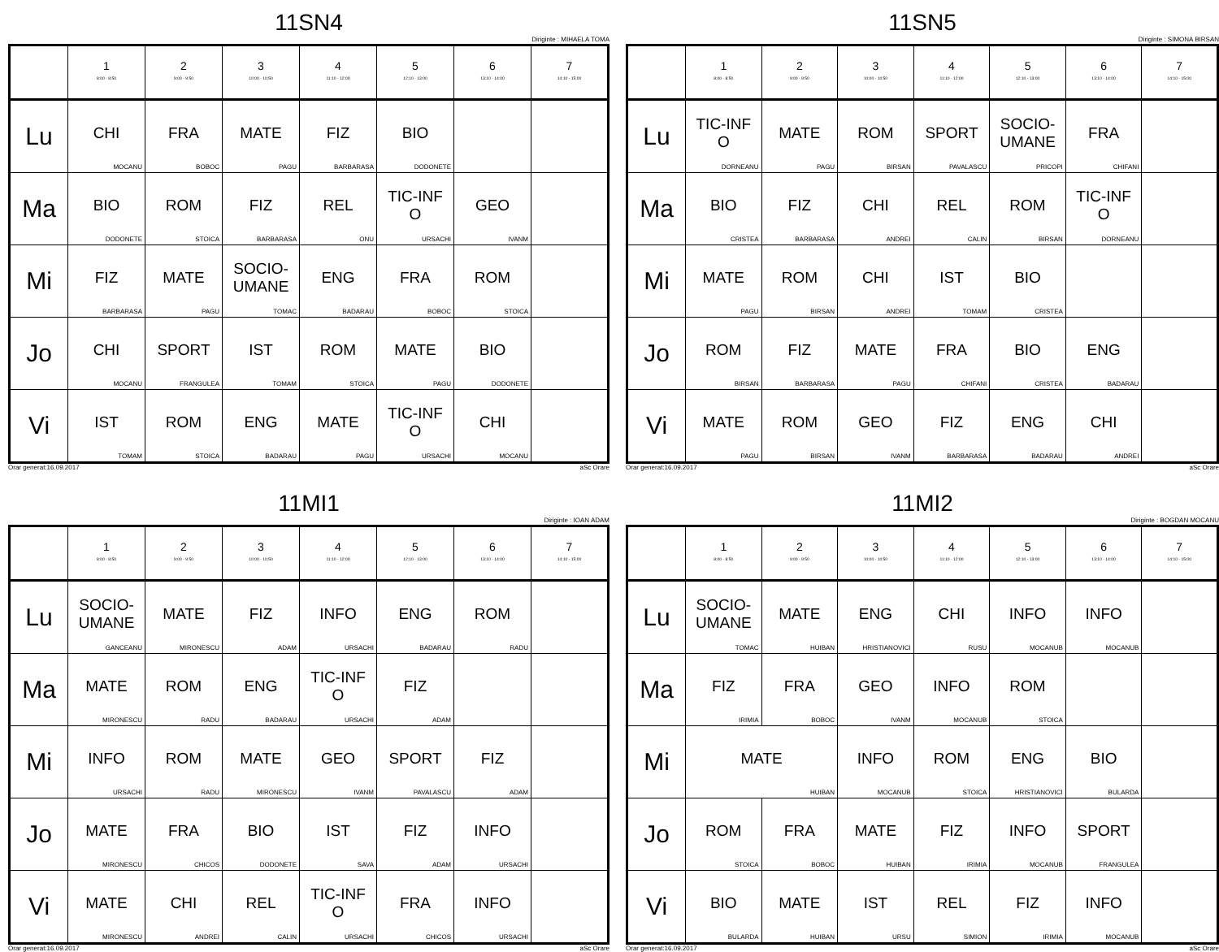11SN4
Diriginte : MIHAELA TOMA
| | 1 8:00 - 8:50 | 2 9:00 - 9:50 | 3 10:00 - 10:50 | 4 11:10 - 12:00 | 5 12:10 - 13:00 | 6 13:10 - 14:00 | 7 14:10 - 15:00 |
| --- | --- | --- | --- | --- | --- | --- | --- |
| Lu | CHI MOCANU | FRA BOBOC | MATE PAGU | FIZ BARBARASA | BIO DODONETE | | |
| Ma | BIO DODONETE | ROM STOICA | FIZ BARBARASA | REL ONU | TIC-INF O URSACHI | GEO IVANM | |
| Mi | FIZ BARBARASA | MATE PAGU | SOCIO- UMANE TOMAC | ENG BADARAU | FRA BOBOC | ROM STOICA | |
| Jo | CHI MOCANU | SPORT FRANGULEA | IST TOMAM | ROM STOICA | MATE PAGU | BIO DODONETE | |
| Vi | IST TOMAM | ROM STOICA | ENG BADARAU | MATE PAGU | TIC-INF O URSACHI | CHI MOCANU | |
Orar generat:16.09.2017 aSc Orare
11SN5
Diriginte : SIMONA BIRSAN
| | 1 8:00 - 8:50 | 2 9:00 - 9:50 | 3 10:00 - 10:50 | 4 11:10 - 12:00 | 5 12:10 - 13:00 | 6 13:10 - 14:00 | 7 14:10 - 15:00 |
| --- | --- | --- | --- | --- | --- | --- | --- |
| Lu | TIC-INF O DORNEANU | MATE PAGU | ROM BIRSAN | SPORT PAVALASCU | SOCIO- UMANE PRICOPI | FRA CHIFANI | |
| Ma | BIO CRISTEA | FIZ BARBARASA | CHI ANDREI | REL CALIN | ROM BIRSAN | TIC-INF O DORNEANU | |
| Mi | MATE PAGU | ROM BIRSAN | CHI ANDREI | IST TOMAM | BIO CRISTEA | | |
| Jo | ROM BIRSAN | FIZ BARBARASA | MATE PAGU | FRA CHIFANI | BIO CRISTEA | ENG BADARAU | |
| Vi | MATE PAGU | ROM BIRSAN | GEO IVANM | FIZ BARBARASA | ENG BADARAU | CHI ANDREI | |
Orar generat:16.09.2017 aSc Orare
11MI1
Diriginte : IOAN ADAM
| | 1 8:00 - 8:50 | 2 9:00 - 9:50 | 3 10:00 - 10:50 | 4 11:10 - 12:00 | 5 12:10 - 13:00 | 6 13:10 - 14:00 | 7 14:10 - 15:00 |
| --- | --- | --- | --- | --- | --- | --- | --- |
| Lu | SOCIO- UMANE GANCEANU | MATE MIRONESCU | FIZ ADAM | INFO URSACHI | ENG BADARAU | ROM RADU | |
| Ma | MATE MIRONESCU | ROM RADU | ENG BADARAU | TIC-INF O URSACHI | FIZ ADAM | | |
| Mi | INFO URSACHI | ROM RADU | MATE MIRONESCU | GEO IVANM | SPORT PAVALASCU | FIZ ADAM | |
| Jo | MATE MIRONESCU | FRA CHICOS | BIO DODONETE | IST SAVA | FIZ ADAM | INFO URSACHI | |
| Vi | MATE MIRONESCU | CHI ANDREI | REL CALIN | TIC-INF O URSACHI | FRA CHICOS | INFO URSACHI | |
Orar generat:16.09.2017 aSc Orare
11MI2
Diriginte : BOGDAN MOCANU
| | 1 8:00 - 8:50 | 2 9:00 - 9:50 | 3 10:00 - 10:50 | 4 11:10 - 12:00 | 5 12:10 - 13:00 | 6 13:10 - 14:00 | 7 14:10 - 15:00 |
| --- | --- | --- | --- | --- | --- | --- | --- |
| Lu | SOCIO- UMANE TOMAC | MATE HUIBAN | ENG HRISTIANOVICI | CHI RUSU | INFO MOCANUB | INFO MOCANUB | |
| Ma | FIZ IRIMIA | FRA BOBOC | GEO IVANM | INFO MOCANUB | ROM STOICA | | |
| Mi | MATE HUIBAN | | INFO MOCANUB | ROM STOICA | ENG HRISTIANOVICI | BIO BULARDA | |
| Jo | ROM STOICA | FRA BOBOC | MATE HUIBAN | FIZ IRIMIA | INFO MOCANUB | SPORT FRANGULEA | |
| Vi | BIO BULARDA | MATE HUIBAN | IST URSU | REL SIMION | FIZ IRIMIA | INFO MOCANUB | |
Orar generat:16.09.2017 aSc Orare